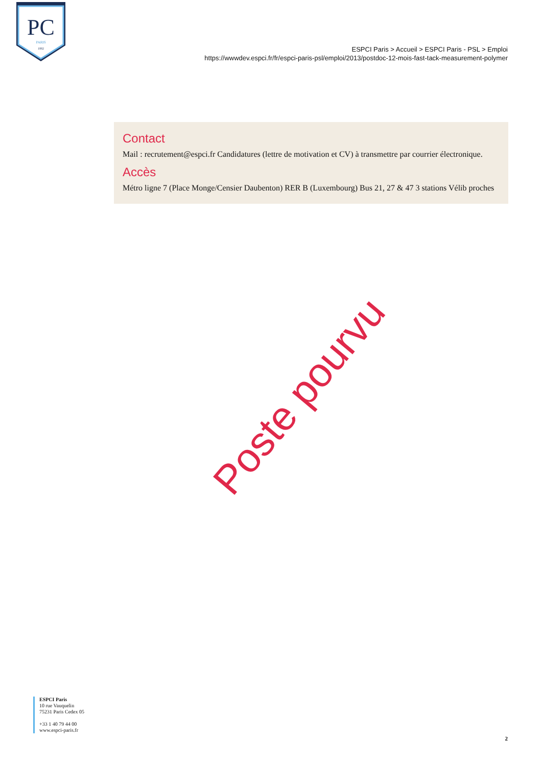PC
PARIS
1882
ESPCI Paris > Accueil > ESPCI Paris - PSL > Emploi
https://wwwdev.espci.fr/fr/espci-paris-psl/emploi/2013/postdoc-12-mois-fast-tack-measurement-polymer
Contact
Mail : recrutement@espci.fr Candidatures (lettre de motivation et CV) à transmettre par courrier électronique.
Accès
Métro ligne 7 (Place Monge/Censier Daubenton) RER B (Luxembourg) Bus 21, 27 & 47 3 stations Vélib proches
Poste pourvu
ESPCI Paris
10 rue Vauquelin
75231 Paris Cedex 05
+33 1 40 79 44 00
www.espci-paris.fr
2